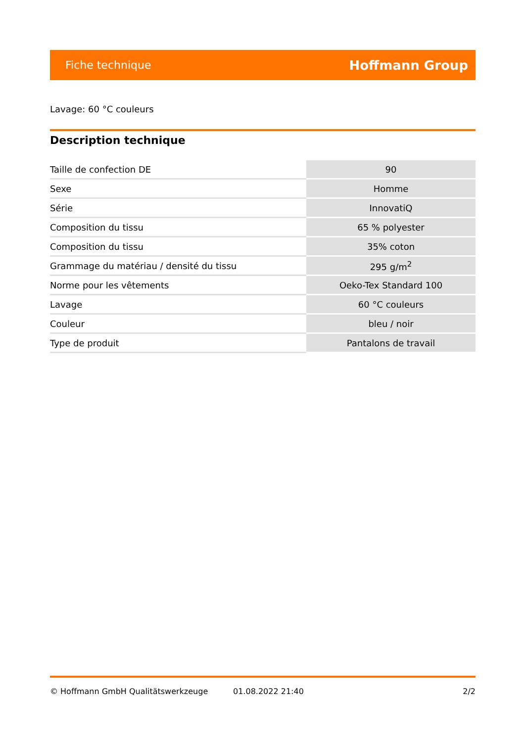Fiche technique Hoffmann Group
Lavage: 60 °C couleurs
Description technique
| Taille de confection DE | 90 |
| Sexe | Homme |
| Série | InnovatiQ |
| Composition du tissu | 65 % polyester |
| Composition du tissu | 35% coton |
| Grammage du matériau / densité du tissu | 295 g/m<sup>2</sup> |
| Norme pour les vêtements | Oeko-Tex Standard 100 |
| Lavage | 60 °C couleurs |
| Couleur | bleu / noir |
| Type de produit | Pantalons de travail |
© Hoffmann GmbH Qualitätswerkzeuge 01.08.2022 21:40 2/2